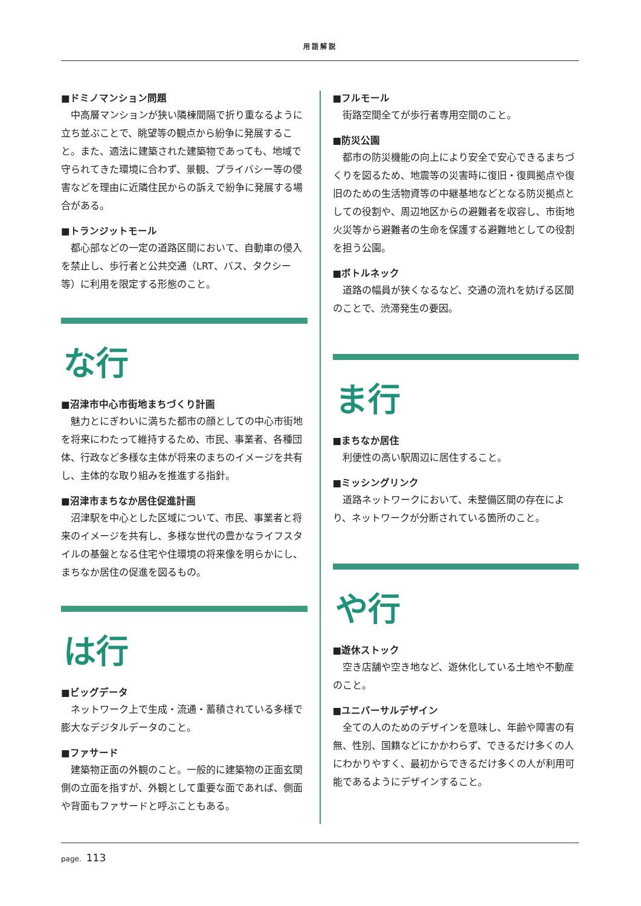用語解説
■ドミノマンション問題
中高層マンションが狭い隣棟間隔で折り重なるように立ち並ぶことで、眺望等の観点から紛争に発展すること。また、適法に建築された建築物であっても、地域で守られてきた環境に合わず、景観、プライバシー等の侵害などを理由に近隣住民からの訴えで紛争に発展する場合がある。
■トランジットモール
都心部などの一定の道路区間において、自動車の侵入を禁止し、歩行者と公共交通（LRT、バス、タクシー等）に利用を限定する形態のこと。
な行
■沼津市中心市街地まちづくり計画
魅力とにぎわいに満ちた都市の顔としての中心市街地を将来にわたって維持するため、市民、事業者、各種団体、行政など多様な主体が将来のまちのイメージを共有し、主体的な取り組みを推進する指針。
■沼津市まちなか居住促進計画
沼津駅を中心とした区域について、市民、事業者と将来のイメージを共有し、多様な世代の豊かなライフスタイルの基盤となる住宅や住環境の将来像を明らかにし、まちなか居住の促進を図るもの。
は行
■ビッグデータ
ネットワーク上で生成・流通・蓄積されている多様で膨大なデジタルデータのこと。
■ファサード
建築物正面の外観のこと。一般的に建築物の正面玄関側の立面を指すが、外観として重要な面であれば、側面や背面もファサードと呼ぶこともある。
■フルモール
街路空間全てが歩行者専用空間のこと。
■防災公園
都市の防災機能の向上により安全で安心できるまちづくりを図るため、地震等の災害時に復旧・復興拠点や復旧のための生活物資等の中継基地などとなる防災拠点としての役割や、周辺地区からの避難者を収容し、市街地火災等から避難者の生命を保護する避難地としての役割を担う公園。
■ボトルネック
道路の幅員が狭くなるなど、交通の流れを妨げる区間のことで、渋滞発生の要因。
ま行
■まちなか居住
利便性の高い駅周辺に居住すること。
■ミッシングリンク
道路ネットワークにおいて、未整備区間の存在により、ネットワークが分断されている箇所のこと。
や行
■遊休ストック
空き店舗や空き地など、遊休化している土地や不動産のこと。
■ユニバーサルデザイン
全ての人のためのデザインを意味し、年齢や障害の有無、性別、国籍などにかかわらず、できるだけ多くの人にわかりやすく、最初からできるだけ多くの人が利用可能であるようにデザインすること。
page. 113